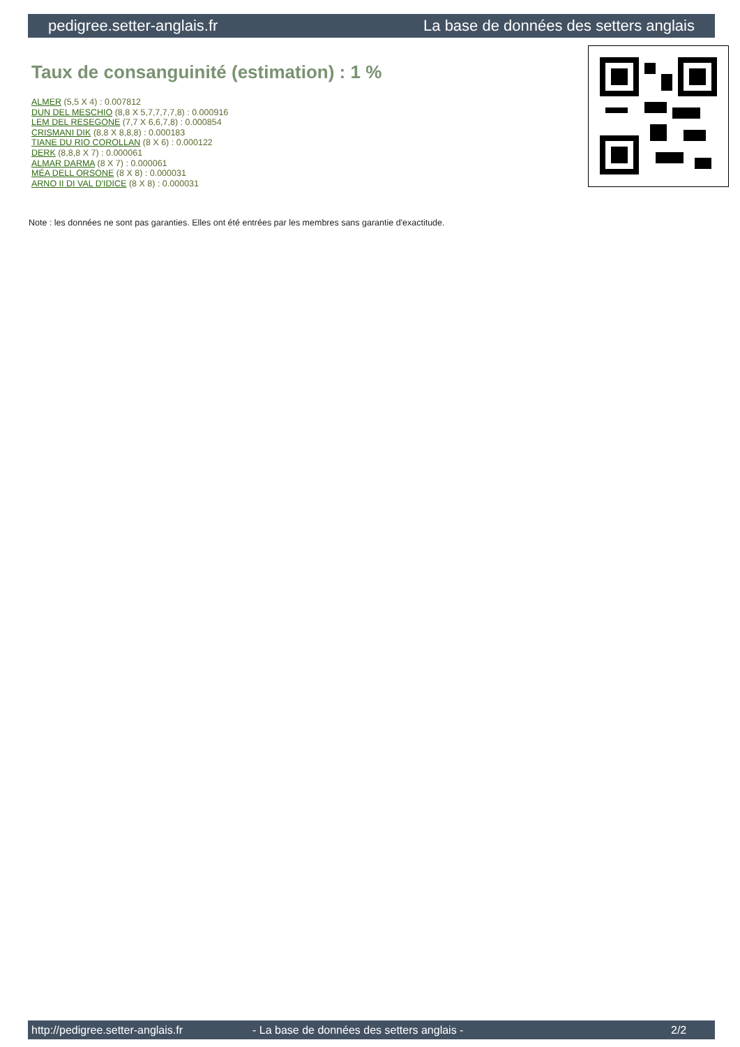pedigree.setter-anglais.fr La base de données des setters anglais
Taux de consanguinité (estimation) : 1 %
ALMER (5,5 X 4) : 0.007812
DUN DEL MESCHIO (8,8 X 5,7,7,7,7,8) : 0.000916
LEM DEL RESEGONE (7,7 X 6,6,7,8) : 0.000854
CRISMANI DIK (8,8 X 8,8,8) : 0.000183
TIANE DU RIO COROLLAN (8 X 6) : 0.000122
DERK (8,8,8 X 7) : 0.000061
ALMAR DARMA (8 X 7) : 0.000061
MÉA DELL ORSONE (8 X 8) : 0.000031
ARNO II DI VAL D'IDICE (8 X 8) : 0.000031
Note : les données ne sont pas garanties. Elles ont été entrées par les membres sans garantie d'exactitude.
http://pedigree.setter-anglais.fr - La base de données des setters anglais - 2/2